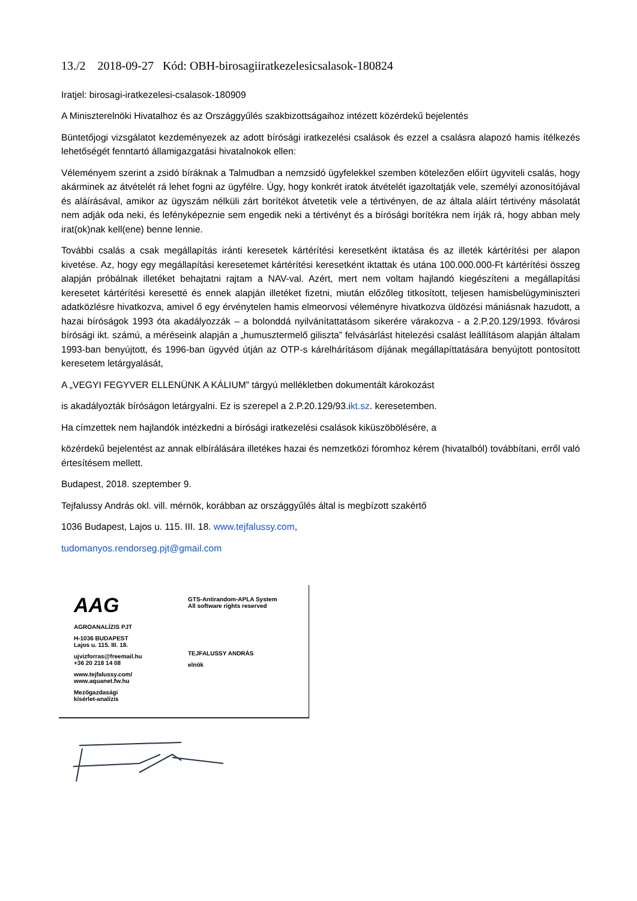13./2 2018-09-27 Kód: OBH-birosagiiratkezelesicsalasok-180824
Iratjel: birosagi-iratkezelesi-csalasok-180909
A Miniszterelnöki Hivatalhoz és az Országgyűlés szakbizottságaihoz intézett közérdekű bejelentés
Büntetőjogi vizsgálatot kezdeményezek az adott bírósági iratkezelési csalások és ezzel a csalásra alapozó hamis ítélkezés lehetőségét fenntartó államigazgatási hivatalnokok ellen:
Véleményem szerint a zsidó bíráknak a Talmudban a nemzsidó ügyfelekkel szemben kötelezően előírt ügyviteli csalás, hogy akárminek az átvételét rá lehet fogni az ügyfélre. Úgy, hogy konkrét iratok átvételét igazoltatják vele, személyi azonosítójával és aláírásával, amikor az ügyszám nélküli zárt borítékot átvetetik vele a tértivényen, de az általa aláírt tértivény másolatát nem adják oda neki, és lefényképeznie sem engedik neki a tértivényt és a bírósági borítékra nem írják rá, hogy abban mely irat(ok)nak kell(ene) benne lennie.
További csalás a csak megállapítás iránti keresetek kártérítési keresetként iktatása és az illeték kártérítési per alapon kivetése. Az, hogy egy megállapítási keresetemet kártérítési keresetként iktattak és utána 100.000.000-Ft kártérítési összeg alapján próbálnak illetéket behajtatni rajtam a NAV-val. Azért, mert nem voltam hajlandó kiegészíteni a megállapítási keresetet kártérítési keresetté és ennek alapján illetéket fizetni, miután előzőleg titkosított, teljesen hamisbelügyminiszteri adatközlésre hivatkozva, amivel ő egy érvénytelen hamis elmeorvosi véleményre hivatkozva üldözési mániásnak hazudott, a hazai bíróságok 1993 óta akadályozzák – a bolonddá nyilvánítattatásom sikerére várakozva - a 2.P.20.129/1993. fővárosi bírósági ikt. számú, a méréseink alapján a „humusztermelő giliszta” felvásárlást hitelezési csalást leállításom alapján általam 1993-ban benyújtott, és 1996-ban ügyvéd útján az OTP-s kárelhárításom díjának megállapíttatására benyújtott pontosított keresetem letárgyalását,
A „VEGYI FEGYVER ELLENÜNK A KÁLIUM” tárgyú mellékletben dokumentált károkozást
is akadályozták bíróságon letárgyalni. Ez is szerepel a 2.P.20.129/93.ikt.sz. keresetemben.
Ha címzettek nem hajlandók intézkedni a bírósági iratkezelési csalások kiküszöbölésére, a
közérdekű bejelentést az annak elbírálására illetékes hazai és nemzetközi fóromhoz kérem (hivatalból) továbbítani, erről való értesítésem mellett.
Budapest, 2018. szeptember 9.
Tejfalussy András okl. vill. mérnök, korábban az országgyűlés által is megbízott szakértő
1036 Budapest, Lajos u. 115. III. 18. www.tejfalussy.com,
tudomanyos.rendorseg.pjt@gmail.com
AAG
AGROANALÍZIS PJT
H-1036 BUDAPEST
Lajos u. 115. III. 18.
ujvizforras@freemail.hu
+36 20 218 14 08
www.tejfalussy.com/
www.aquanet.fw.hu
Mezőgazdasági
kísérlet-analízis
GTS-Antirandom-APLA System
All software rights reserved
TEJFALUSSY ANDRÁS
elnök